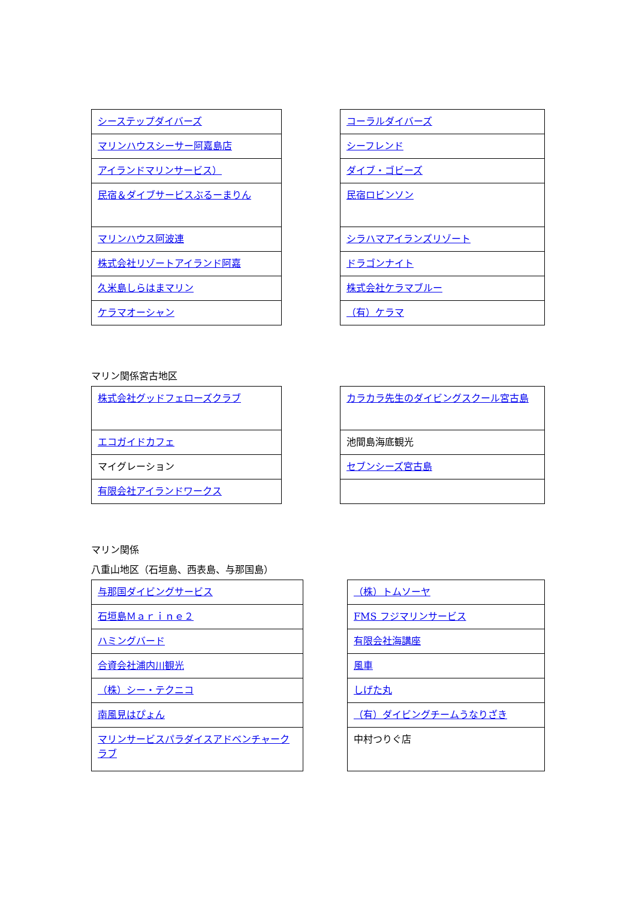| シーステップダイバーズ |
| マリンハウスシーサー阿嘉島店 |
| アイランドマリンサービス） |
| 民宿＆ダイブサービスぶるーまりん |
| マリンハウス阿波連 |
| 株式会社リゾートアイランド阿嘉 |
| 久米島しらはまマリン |
| ケラマオーシャン |
| コーラルダイバーズ |
| シーフレンド |
| ダイブ・ゴビーズ |
| 民宿ロビンソン |
| シラハマアイランズリゾート |
| ドラゴンナイト |
| 株式会社ケラマブルー |
| （有）ケラマ |
マリン関係宮古地区
| 株式会社グッドフェローズクラブ |
| エコガイドカフェ |
| マイグレーション |
| 有限会社アイランドワークス |
| カラカラ先生のダイビングスクール宮古島 |
| 池間島海底観光 |
| セブンシーズ宮古島 |
マリン関係
八重山地区（石垣島、西表島、与那国島）
| 与那国ダイビングサービス |
| 石垣島Ｍａｒｉｎｅ２ |
| ハミングバード |
| 合資会社浦内川観光 |
| （株）シー・テクニコ |
| 南風見はぴょん |
| マリンサービスパラダイスアドベンチャークラブ |
| （株）トムソーヤ |
| FMS フジマリンサービス |
| 有限会社海講座 |
| 風車 |
| しげた丸 |
| （有）ダイビングチームうなりざき |
| 中村つりぐ店 |